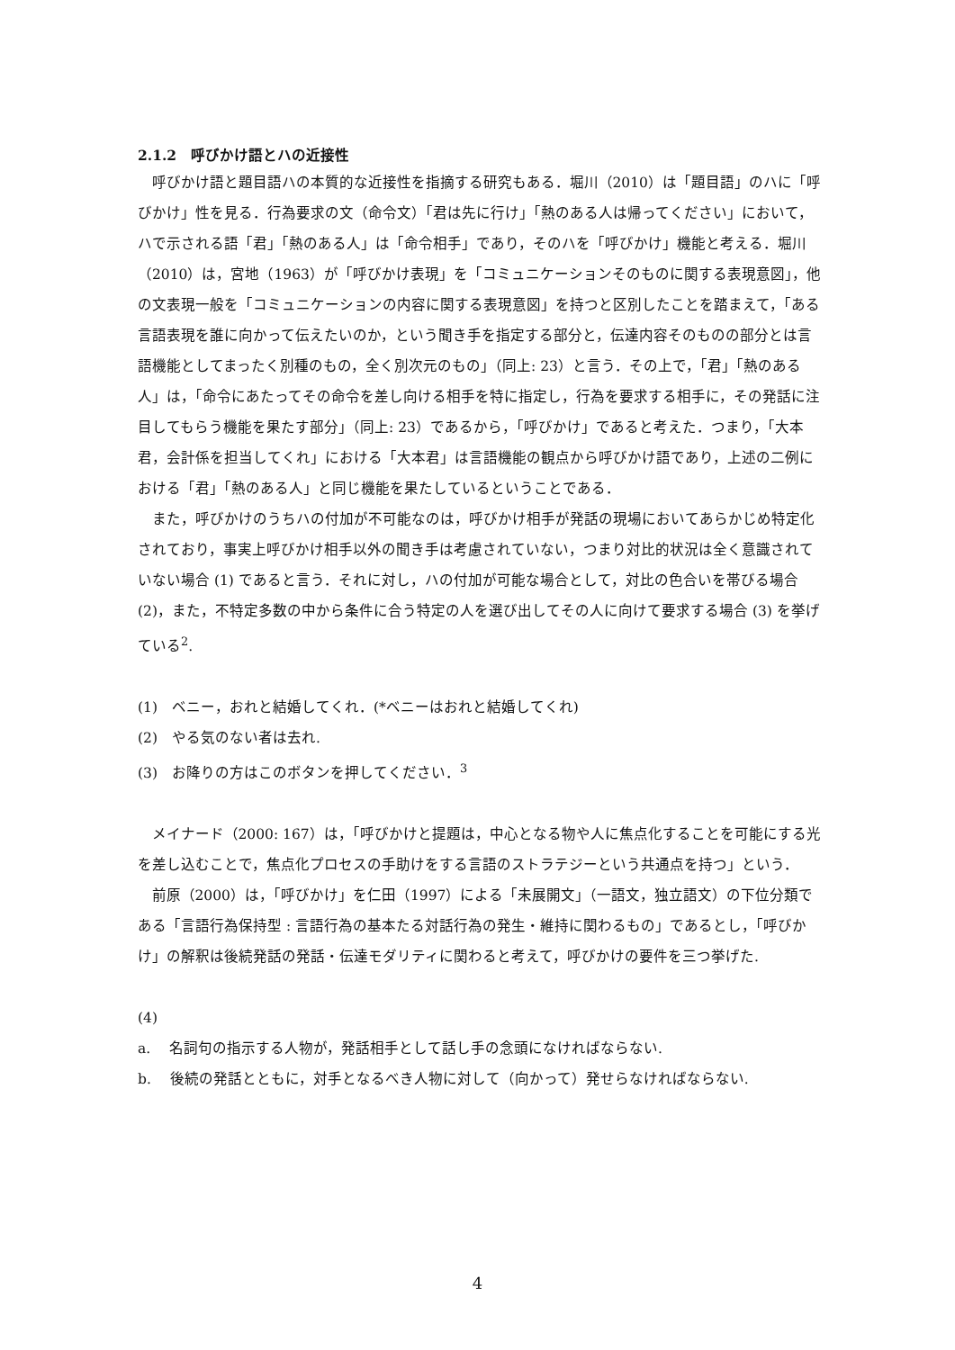2.1.2　呼びかけ語とハの近接性
呼びかけ語と題目語ハの本質的な近接性を指摘する研究もある．堀川（2010）は「題目語」のハに「呼びかけ」性を見る．行為要求の文（命令文）「君は先に行け」「熱のある人は帰ってください」において，ハで示される語「君」「熱のある人」は「命令相手」であり，そのハを「呼びかけ」機能と考える．堀川（2010）は，宮地（1963）が「呼びかけ表現」を「コミュニケーションそのものに関する表現意図」，他の文表現一般を「コミュニケーションの内容に関する表現意図」を持つと区別したことを踏まえて，「ある言語表現を誰に向かって伝えたいのか，という聞き手を指定する部分と，伝達内容そのものの部分とは言語機能としてまったく別種のもの，全く別次元のもの」（同上: 23）と言う．その上で，「君」「熱のある人」は，「命令にあたってその命令を差し向ける相手を特に指定し，行為を要求する相手に，その発話に注目してもらう機能を果たす部分」（同上: 23）であるから，「呼びかけ」であると考えた．つまり，「大本君，会計係を担当してくれ」における「大本君」は言語機能の観点から呼びかけ語であり，上述の二例における「君」「熱のある人」と同じ機能を果たしているということである．
また，呼びかけのうちハの付加が不可能なのは，呼びかけ相手が発話の現場においてあらかじめ特定化されており，事実上呼びかけ相手以外の聞き手は考慮されていない，つまり対比的状況は全く意識されていない場合 (1) であると言う．それに対し，ハの付加が可能な場合として，対比の色合いを帯びる場合 (2)，また，不特定多数の中から条件に合う特定の人を選び出してその人に向けて要求する場合 (3) を挙げている<sup>2</sup>.
(1)　ベニー，おれと結婚してくれ．(*ベニーはおれと結婚してくれ)
(2)　やる気のない者は去れ.
(3)　お降りの方はこのボタンを押してください．<sup>3</sup>
メイナード（2000: 167）は，「呼びかけと提題は，中心となる物や人に焦点化することを可能にする光を差し込むことで，焦点化プロセスの手助けをする言語のストラテジーという共通点を持つ」という．
前原（2000）は，「呼びかけ」を仁田（1997）による「未展開文」（一語文，独立語文）の下位分類である「言語行為保持型 : 言語行為の基本たる対話行為の発生・維持に関わるもの」であるとし，「呼びかけ」の解釈は後続発話の発話・伝達モダリティに関わると考えて，呼びかけの要件を三つ挙げた.
(4)
a.　 名詞句の指示する人物が，発話相手として話し手の念頭になければならない.
b.　 後続の発話とともに，対手となるべき人物に対して（向かって）発せらなければならない.
4